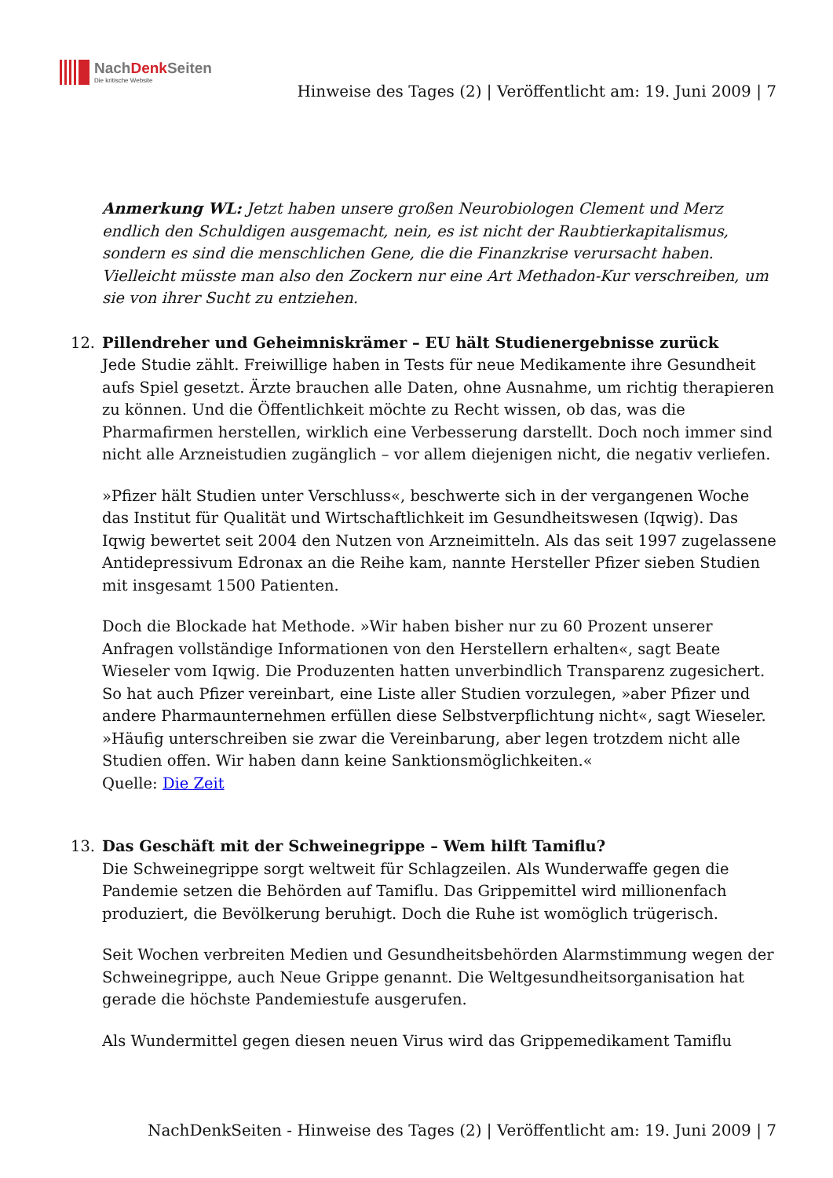NachDenk Seiten
Die kritische Website
Hinweise des Tages (2) | Veröffentlicht am: 19. Juni 2009 | 7
Anmerkung WL: Jetzt haben unsere großen Neurobiologen Clement und Merz endlich den Schuldigen ausgemacht, nein, es ist nicht der Raubtierkapitalismus, sondern es sind die menschlichen Gene, die die Finanzkrise verursacht haben. Vielleicht müsste man also den Zockern nur eine Art Methadon-Kur verschreiben, um sie von ihrer Sucht zu entziehen.
12. Pillendreher und Geheimniskrämer – EU hält Studienergebnisse zurück
Jede Studie zählt. Freiwillige haben in Tests für neue Medikamente ihre Gesundheit aufs Spiel gesetzt. Ärzte brauchen alle Daten, ohne Ausnahme, um richtig therapieren zu können. Und die Öffentlichkeit möchte zu Recht wissen, ob das, was die Pharmafirmen herstellen, wirklich eine Verbesserung darstellt. Doch noch immer sind nicht alle Arzneistudien zugänglich – vor allem diejenigen nicht, die negativ verliefen.
»Pfizer hält Studien unter Verschluss«, beschwerte sich in der vergangenen Woche das Institut für Qualität und Wirtschaftlichkeit im Gesundheitswesen (Iqwig). Das Iqwig bewertet seit 2004 den Nutzen von Arzneimitteln. Als das seit 1997 zugelassene Antidepressivum Edronax an die Reihe kam, nannte Hersteller Pfizer sieben Studien mit insgesamt 1500 Patienten.
Doch die Blockade hat Methode. »Wir haben bisher nur zu 60 Prozent unserer Anfragen vollständige Informationen von den Herstellern erhalten«, sagt Beate Wieseler vom Iqwig. Die Produzenten hatten unverbindlich Transparenz zugesichert. So hat auch Pfizer vereinbart, eine Liste aller Studien vorzulegen, »aber Pfizer und andere Pharmaunternehmen erfüllen diese Selbstverpflichtung nicht«, sagt Wieseler. »Häufig unterschreiben sie zwar die Vereinbarung, aber legen trotzdem nicht alle Studien offen. Wir haben dann keine Sanktionsmöglichkeiten.«
Quelle: Die Zeit
13. Das Geschäft mit der Schweinegrippe – Wem hilft Tamiflu?
Die Schweinegrippe sorgt weltweit für Schlagzeilen. Als Wunderwaffe gegen die Pandemie setzen die Behörden auf Tamiflu. Das Grippemittel wird millionenfach produziert, die Bevölkerung beruhigt. Doch die Ruhe ist womöglich trügerisch.
Seit Wochen verbreiten Medien und Gesundheitsbehörden Alarmstimmung wegen der Schweinegrippe, auch Neue Grippe genannt. Die Weltgesundheitsorganisation hat gerade die höchste Pandemiestufe ausgerufen.
Als Wundermittel gegen diesen neuen Virus wird das Grippemedikament Tamiflu
NachDenkSeiten - Hinweise des Tages (2) | Veröffentlicht am: 19. Juni 2009 | 7